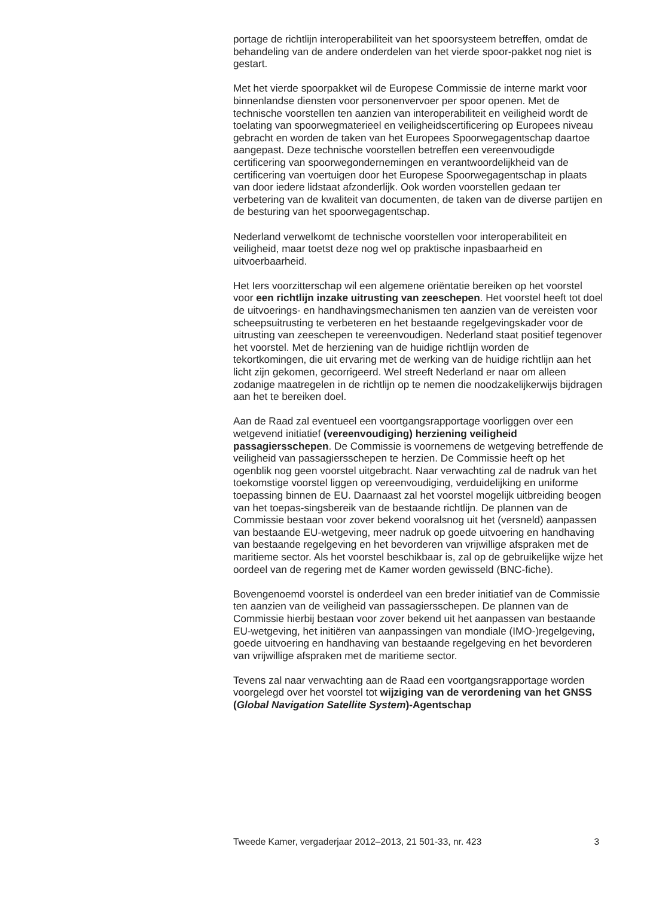portage de richtlijn interoperabiliteit van het spoorsysteem betreffen, omdat de behandeling van de andere onderdelen van het vierde spoor-pakket nog niet is gestart.
Met het vierde spoorpakket wil de Europese Commissie de interne markt voor binnenlandse diensten voor personenvervoer per spoor openen. Met de technische voorstellen ten aanzien van interoperabiliteit en veiligheid wordt de toelating van spoorwegmaterieel en veiligheidscertificering op Europees niveau gebracht en worden de taken van het Europees Spoorwegagentschap daartoe aangepast. Deze technische voorstellen betreffen een vereenvoudigde certificering van spoorwegondernemingen en verantwoordelijkheid van de certificering van voertuigen door het Europese Spoorwegagentschap in plaats van door iedere lidstaat afzonderlijk. Ook worden voorstellen gedaan ter verbetering van de kwaliteit van documenten, de taken van de diverse partijen en de besturing van het spoorwegagentschap.
Nederland verwelkomt de technische voorstellen voor interoperabiliteit en veiligheid, maar toetst deze nog wel op praktische inpasbaarheid en uitvoerbaarheid.
Het Iers voorzitterschap wil een algemene oriëntatie bereiken op het voorstel voor een richtlijn inzake uitrusting van zeeschepen. Het voorstel heeft tot doel de uitvoerings- en handhavingsmechanismen ten aanzien van de vereisten voor scheepsuitrusting te verbeteren en het bestaande regelgevingskader voor de uitrusting van zeeschepen te vereenvoudigen. Nederland staat positief tegenover het voorstel. Met de herziening van de huidige richtlijn worden de tekortkomingen, die uit ervaring met de werking van de huidige richtlijn aan het licht zijn gekomen, gecorrigeerd. Wel streeft Nederland er naar om alleen zodanige maatregelen in de richtlijn op te nemen die noodzakelijkerwijs bijdragen aan het te bereiken doel.
Aan de Raad zal eventueel een voortgangsrapportage voorliggen over een wetgevend initiatief (vereenvoudiging) herziening veiligheid passagiersschepen. De Commissie is voornemens de wetgeving betreffende de veiligheid van passagiersschepen te herzien. De Commissie heeft op het ogenblik nog geen voorstel uitgebracht. Naar verwachting zal de nadruk van het toekomstige voorstel liggen op vereenvoudiging, verduidelijking en uniforme toepassing binnen de EU. Daarnaast zal het voorstel mogelijk uitbreiding beogen van het toepas-singsbereik van de bestaande richtlijn. De plannen van de Commissie bestaan voor zover bekend vooralsnog uit het (versneld) aanpassen van bestaande EU-wetgeving, meer nadruk op goede uitvoering en handhaving van bestaande regelgeving en het bevorderen van vrijwillige afspraken met de maritieme sector. Als het voorstel beschikbaar is, zal op de gebruikelijke wijze het oordeel van de regering met de Kamer worden gewisseld (BNC-fiche).
Bovengenoemd voorstel is onderdeel van een breder initiatief van de Commissie ten aanzien van de veiligheid van passagiersschepen. De plannen van de Commissie hierbij bestaan voor zover bekend uit het aanpassen van bestaande EU-wetgeving, het initiëren van aanpassingen van mondiale (IMO-)regelgeving, goede uitvoering en handhaving van bestaande regelgeving en het bevorderen van vrijwillige afspraken met de maritieme sector.
Tevens zal naar verwachting aan de Raad een voortgangsrapportage worden voorgelegd over het voorstel tot wijziging van de verordening van het GNSS (Global Navigation Satellite System)-Agentschap
Tweede Kamer, vergaderjaar 2012–2013, 21 501-33, nr. 423 3